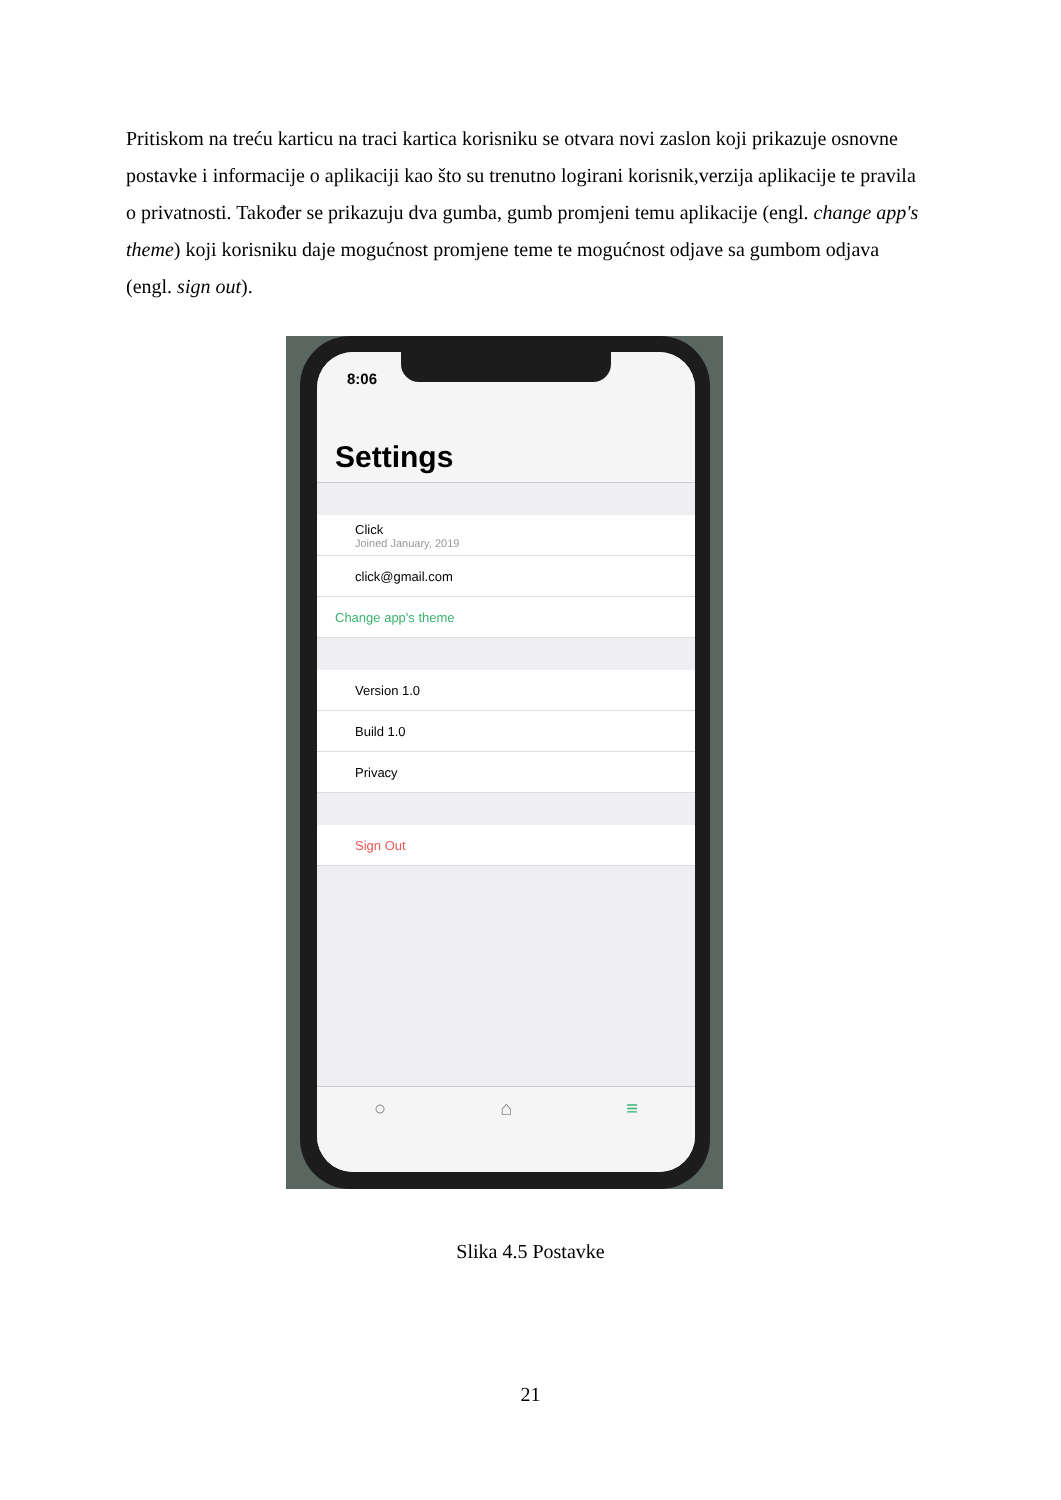Pritiskom na treću karticu na traci kartica korisniku se otvara novi zaslon koji prikazuje osnovne postavke i informacije o aplikaciji kao što su trenutno logirani korisnik,verzija aplikacije te pravila o privatnosti. Također se prikazuju dva gumba, gumb promjeni temu aplikacije (engl. change app's theme) koji korisniku daje mogućnost promjene teme te mogućnost odjave sa gumbom odjava (engl. sign out).
8:06
Settings
Click
Joined January, 2019
click@gmail.com
Change app's theme
Version 1.0
Build 1.0
Privacy
Sign Out
○ ⌂ ≡
Slika 4.5 Postavke
21